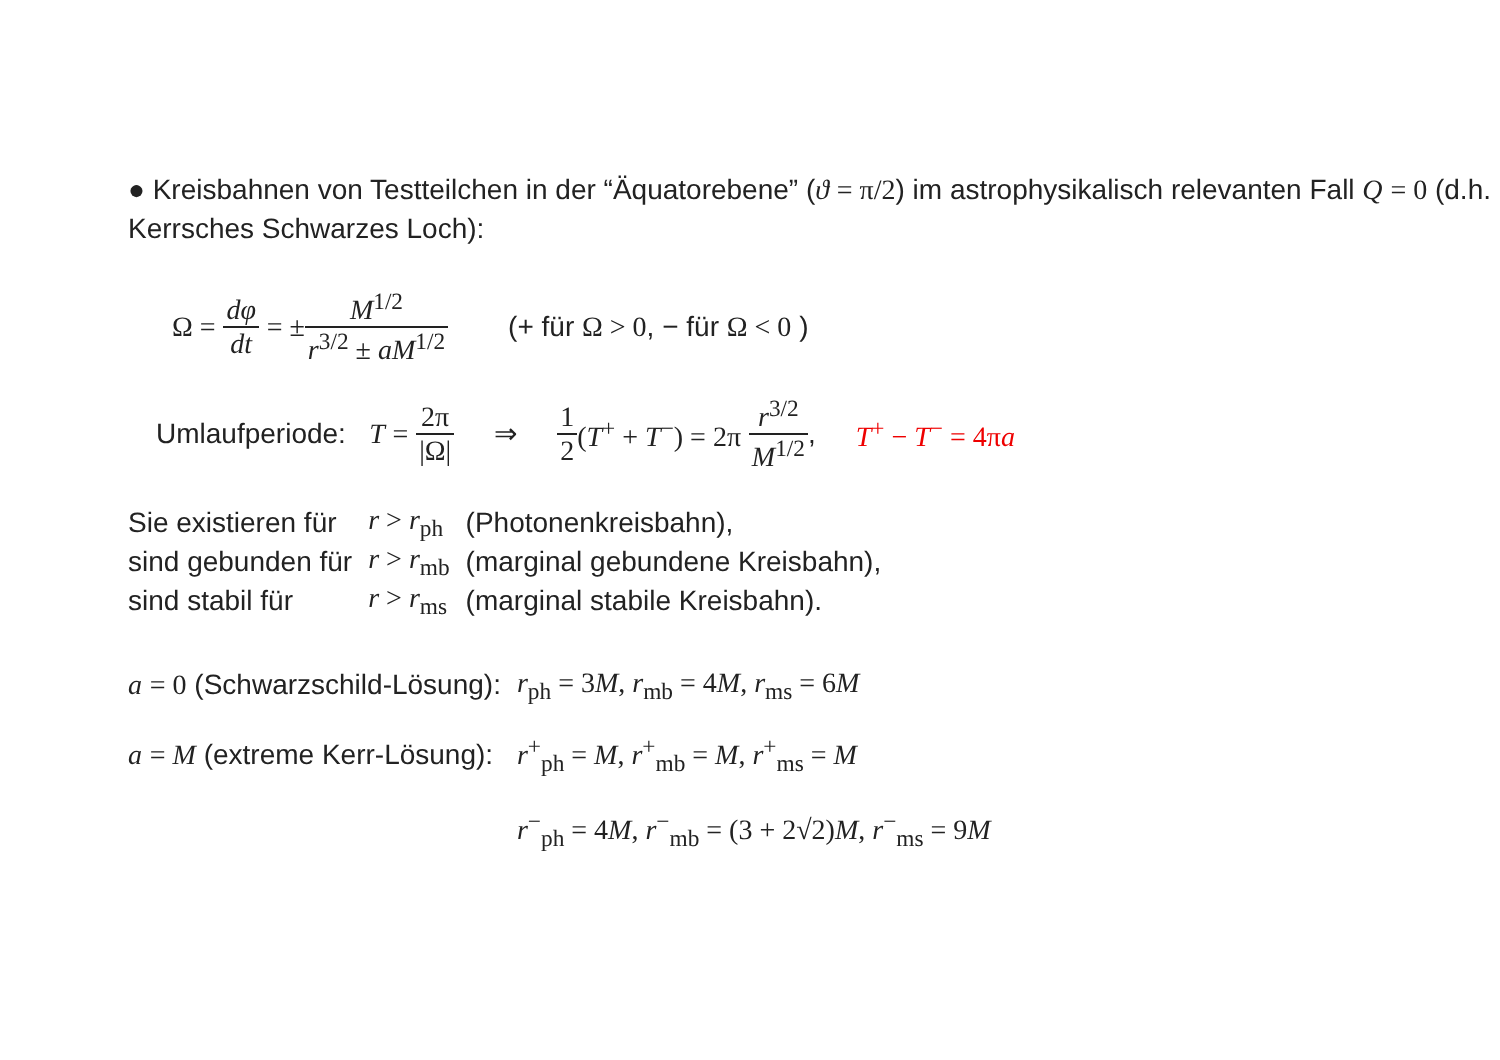● Kreisbahnen von Testteilchen in der “Äquatorebene” (ϑ = π/2) im astrophysikalisch relevanten Fall Q = 0 (d.h. Kerrsches Schwarzes Loch):
Ω = dφ dt = ± M<sup>1/2</sup> r<sup>3/2</sup> ± aM<sup>1/2</sup> (+ für Ω > 0, − für Ω < 0 )
Umlaufperiode: T = 2π |Ω| ⇒ 1 2 (T<sup>+</sup> + T<sup>−</sup>) = 2π r<sup>3/2</sup> M<sup>1/2</sup>, T<sup>+</sup> − T<sup>−</sup> = 4πa
| Sie existieren für | r > r<sub>ph</sub> | (Photonenkreisbahn), |
| sind gebunden für | r > r<sub>mb</sub> | (marginal gebundene Kreisbahn), |
| sind stabil für | r > r<sub>ms</sub> | (marginal stabile Kreisbahn). |
| a = 0 (Schwarzschild-Lösung): | r<sub>ph</sub> = 3 M , r<sub>mb</sub> = 4 M , r<sub>ms</sub> = 6 M |
| a = M (extreme Kerr-Lösung): | r<sup>+</sup><sub>ph</sub> = M , r<sup>+</sup><sub>mb</sub> = M , r<sup>+</sup><sub>ms</sub> = M |
| | r<sup>−</sup><sub>ph</sub> = 4 M , r<sup>−</sup><sub>mb</sub> = (3 + 2√2) M , r<sup>−</sup><sub>ms</sub> = 9 M |